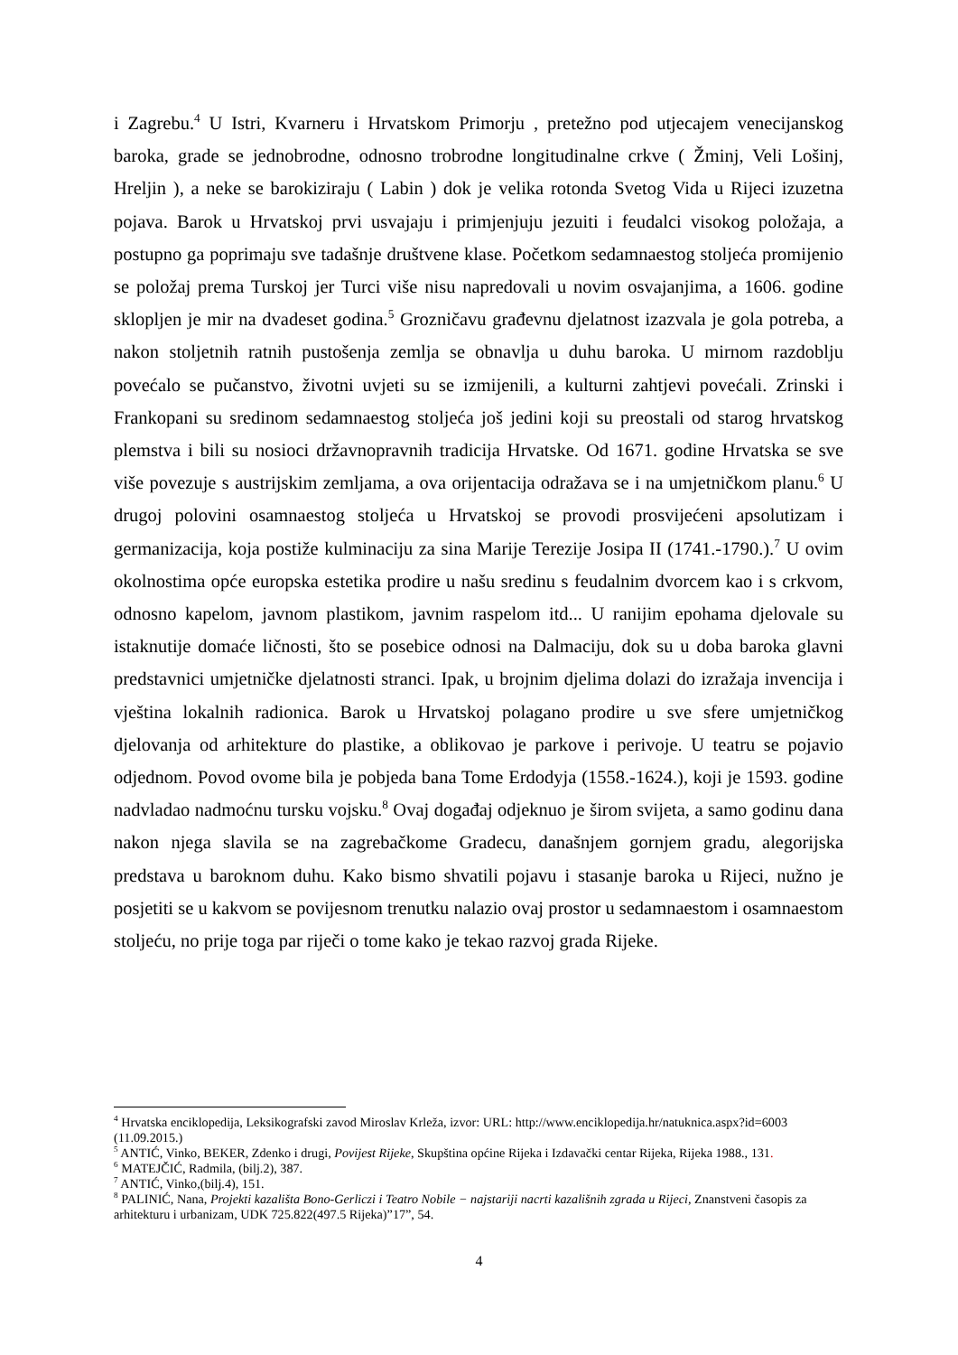i Zagrebu.<sup>4</sup> U Istri, Kvarneru i Hrvatskom Primorju , pretežno pod utjecajem venecijanskog baroka, grade se jednobrodne, odnosno trobrodne longitudinalne crkve ( Žminj, Veli Lošinj, Hreljin ), a neke se barokiziraju ( Labin ) dok je velika rotonda Svetog Vida u Rijeci izuzetna pojava. Barok u Hrvatskoj prvi usvajaju i primjenjuju jezuiti i feudalci visokog položaja, a postupno ga poprimaju sve tadašnje društvene klase. Početkom sedamnaestog stoljeća promijenio se položaj prema Turskoj jer Turci više nisu napredovali u novim osvajanjima, a 1606. godine sklopljen je mir na dvadeset godina.<sup>5</sup> Grozničavu građevnu djelatnost izazvala je gola potreba, a nakon stoljetnih ratnih pustošenja zemlja se obnavlja u duhu baroka. U mirnom razdoblju povećalo se pučanstvo, životni uvjeti su se izmijenili, a kulturni zahtjevi povećali. Zrinski i Frankopani su sredinom sedamnaestog stoljeća još jedini koji su preostali od starog hrvatskog plemstva i bili su nosioci državnopravnih tradicija Hrvatske. Od 1671. godine Hrvatska se sve više povezuje s austrijskim zemljama, a ova orijentacija odražava se i na umjetničkom planu.<sup>6</sup> U drugoj polovini osamnaestog stoljeća u Hrvatskoj se provodi prosvijećeni apsolutizam i germanizacija, koja postiže kulminaciju za sina Marije Terezije Josipa II (1741.-1790.).<sup>7</sup> U ovim okolnostima opće europska estetika prodire u našu sredinu s feudalnim dvorcem kao i s crkvom, odnosno kapelom, javnom plastikom, javnim raspelom itd... U ranijim epohama djelovale su istaknutije domaće ličnosti, što se posebice odnosi na Dalmaciju, dok su u doba baroka glavni predstavnici umjetničke djelatnosti stranci. Ipak, u brojnim djelima dolazi do izražaja invencija i vještina lokalnih radionica. Barok u Hrvatskoj polagano prodire u sve sfere umjetničkog djelovanja od arhitekture do plastike, a oblikovao je parkove i perivoje. U teatru se pojavio odjednom. Povod ovome bila je pobjeda bana Tome Erdodyja (1558.-1624.), koji je 1593. godine nadvladao nadmoćnu tursku vojsku.<sup>8</sup> Ovaj događaj odjeknuo je širom svijeta, a samo godinu dana nakon njega slavila se na zagrebačkome Gradecu, današnjem gornjem gradu, alegorijska predstava u baroknom duhu. Kako bismo shvatili pojavu i stasanje baroka u Rijeci, nužno je posjetiti se u kakvom se povijesnom trenutku nalazio ovaj prostor u sedamnaestom i osamnaestom stoljeću, no prije toga par riječi o tome kako je tekao razvoj grada Rijeke.
<sup>4</sup> Hrvatska enciklopedija, Leksikografski zavod Miroslav Krleža, izvor: URL: http://www.enciklopedija.hr/natuknica.aspx?id=6003 (11.09.2015.)
<sup>5</sup> ANTIĆ, Vinko, BEKER, Zdenko i drugi, Povijest Rijeke, Skupština općine Rijeka i Izdavački centar Rijeka, Rijeka 1988., 131.
<sup>6</sup> MATEJČIĆ, Radmila, (bilj.2), 387.
<sup>7</sup> ANTIĆ, Vinko,(bilj.4), 151.
<sup>8</sup> PALINIĆ, Nana, Projekti kazališta Bono-Gerliczi i Teatro Nobile − najstariji nacrti kazališnih zgrada u Rijeci, Znanstveni časopis za arhitekturu i urbanizam, UDK 725.822(497.5 Rijeka)”17”, 54.
4